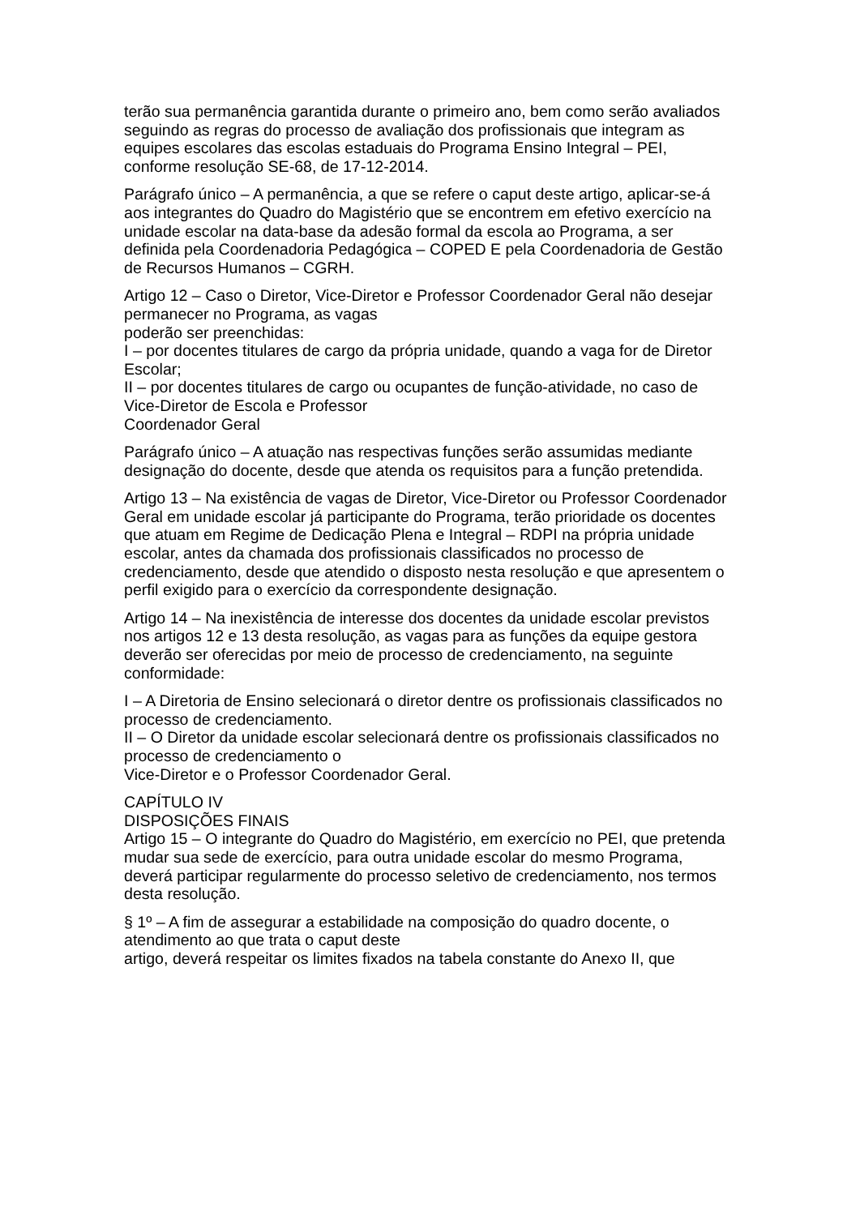terão sua permanência garantida durante o primeiro ano, bem como serão avaliados seguindo as regras do processo de avaliação dos profissionais que integram as equipes escolares das escolas estaduais do Programa Ensino Integral – PEI, conforme resolução SE-68, de 17-12-2014.
Parágrafo único – A permanência, a que se refere o caput deste artigo, aplicar-se-á aos integrantes do Quadro do Magistério que se encontrem em efetivo exercício na unidade escolar na data-base da adesão formal da escola ao Programa, a ser definida pela Coordenadoria Pedagógica – COPED E pela Coordenadoria de Gestão de Recursos Humanos – CGRH.
Artigo 12 – Caso o Diretor, Vice-Diretor e Professor Coordenador Geral não desejar permanecer no Programa, as vagas
poderão ser preenchidas:
I – por docentes titulares de cargo da própria unidade, quando a vaga for de Diretor Escolar;
II – por docentes titulares de cargo ou ocupantes de função-atividade, no caso de Vice-Diretor de Escola e Professor
Coordenador Geral
Parágrafo único – A atuação nas respectivas funções serão assumidas mediante designação do docente, desde que atenda os requisitos para a função pretendida.
Artigo 13 – Na existência de vagas de Diretor, Vice-Diretor ou Professor Coordenador Geral em unidade escolar já participante do Programa, terão prioridade os docentes que atuam em Regime de Dedicação Plena e Integral – RDPI na própria unidade escolar, antes da chamada dos profissionais classificados no processo de credenciamento, desde que atendido o disposto nesta resolução e que apresentem o perfil exigido para o exercício da correspondente designação.
Artigo 14 – Na inexistência de interesse dos docentes da unidade escolar previstos nos artigos 12 e 13 desta resolução, as vagas para as funções da equipe gestora deverão ser oferecidas por meio de processo de credenciamento, na seguinte conformidade:
I – A Diretoria de Ensino selecionará o diretor dentre os profissionais classificados no processo de credenciamento.
II – O Diretor da unidade escolar selecionará dentre os profissionais classificados no processo de credenciamento o
Vice-Diretor e o Professor Coordenador Geral.
CAPÍTULO IV
DISPOSIÇÕES FINAIS
Artigo 15 – O integrante do Quadro do Magistério, em exercício no PEI, que pretenda mudar sua sede de exercício, para outra unidade escolar do mesmo Programa, deverá participar regularmente do processo seletivo de credenciamento, nos termos desta resolução.
§ 1º – A fim de assegurar a estabilidade na composição do quadro docente, o atendimento ao que trata o caput deste
artigo, deverá respeitar os limites fixados na tabela constante do Anexo II, que